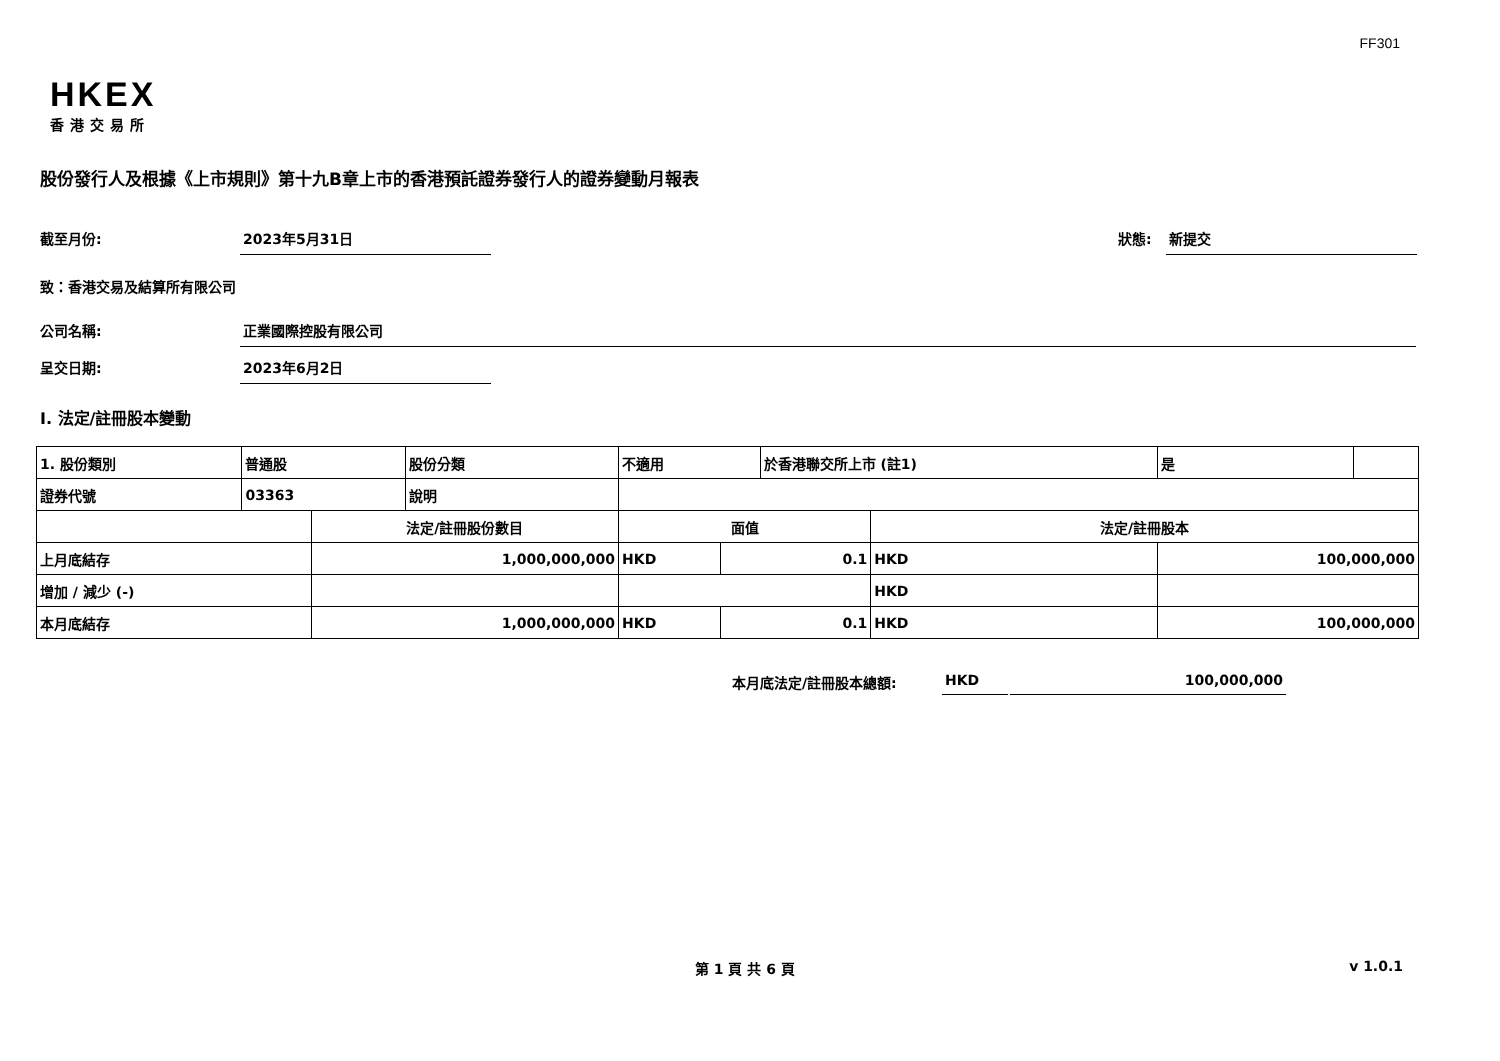FF301
HKEX
香港交易所
股份發行人及根據《上市規則》第十九B章上市的香港預託證券發行人的證券變動月報表
截至月份: 2023年5月31日
狀態: 新提交
致：香港交易及結算所有限公司
公司名稱: 正業國際控股有限公司
呈交日期: 2023年6月2日
I. 法定/註冊股本變動
| 1. 股份類別 | 普通股 | | 股份分類 | 不適用 | | | 於香港聯交所上市 (註1) | | 是 | |
| 證券代號 | 03363 | | 說明 | | | | | | | |
| | | 法定/註冊股份數目 | | | 面值 | | | 法定/註冊股本 | | |
| 上月底結存 | | 1,000,000,000 | | | HKD | 0.1 | | HKD | 100,000,000 | |
| 增加 / 減少 (-) | | | | | | | | HKD | | |
| 本月底結存 | | 1,000,000,000 | | | HKD | 0.1 | | HKD | 100,000,000 | |
本月底法定/註冊股本總額: HKD 100,000,000
第 1 頁 共 6 頁 v 1.0.1